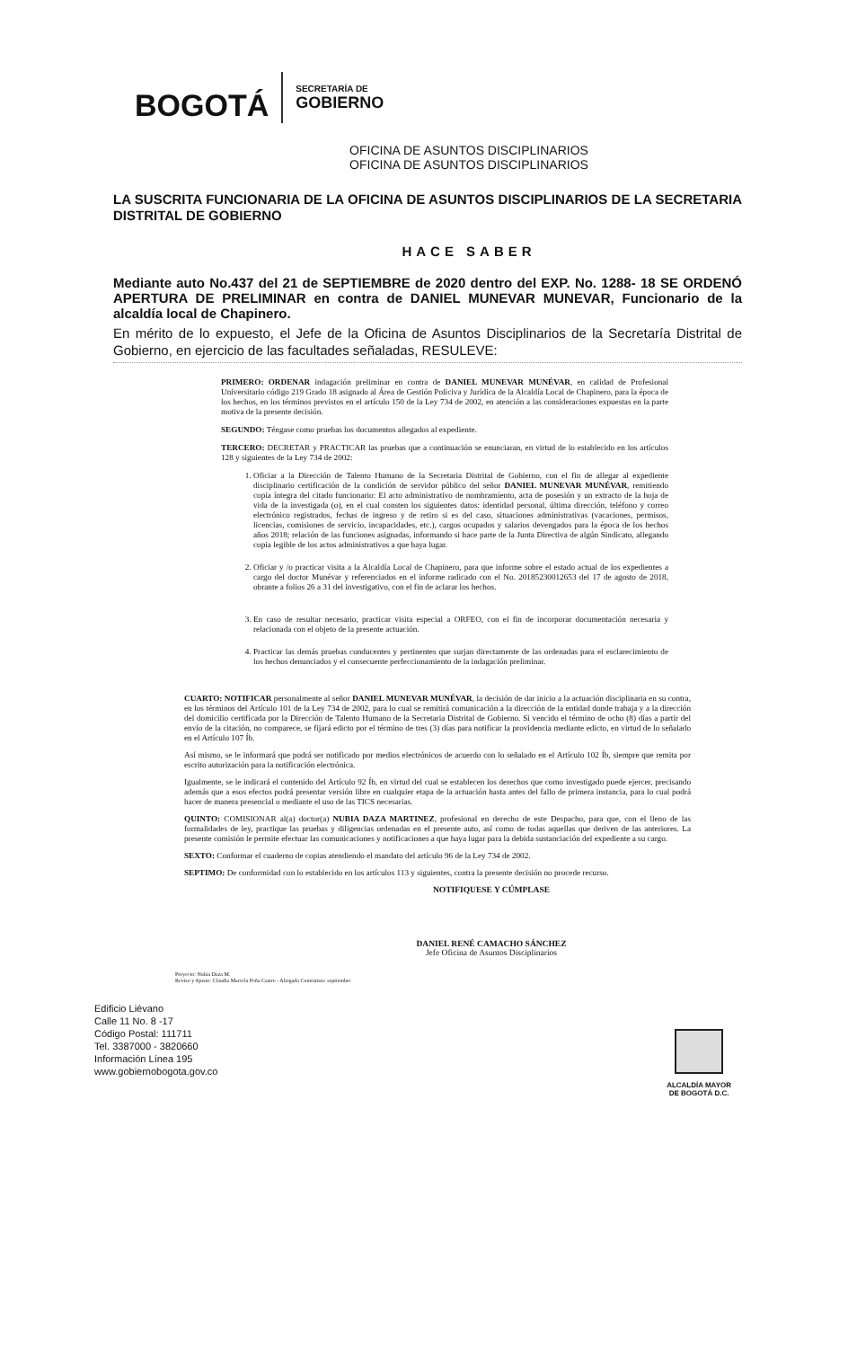BOGOTÁ
SECRETARÍA DE
GOBIERNO
OFICINA DE ASUNTOS DISCIPLINARIOS
OFICINA DE ASUNTOS DISCIPLINARIOS
LA SUSCRITA FUNCIONARIA DE LA OFICINA DE ASUNTOS DISCIPLINARIOS DE LA SECRETARIA DISTRITAL DE GOBIERNO
HACE SABER
Mediante auto No.437 del 21 de SEPTIEMBRE de 2020 dentro del EXP. No. 1288- 18 SE ORDENÓ APERTURA DE PRELIMINAR en contra de DANIEL MUNEVAR MUNEVAR, Funcionario de la alcaldía local de Chapinero.
En mérito de lo expuesto, el Jefe de la Oficina de Asuntos Disciplinarios de la Secretaría Distrital de Gobierno, en ejercicio de las facultades señaladas, RESULEVE:
PRIMERO: ORDENAR indagación preliminar en contra de DANIEL MUNEVAR MUNÉVAR, en calidad de Profesional Universitario código 219 Grado 18 asignado al Área de Gestión Policiva y Jurídica de la Alcaldía Local de Chapinero, para la época de los hechos, en los términos previstos en el artículo 150 de la Ley 734 de 2002, en atención a las consideraciones expuestas en la parte motiva de la presente decisión.
SEGUNDO: Téngase como pruebas los documentos allegados al expediente.
TERCERO: DECRETAR y PRACTICAR las pruebas que a continuación se enunciaran, en virtud de lo establecido en los artículos 128 y siguientes de la Ley 734 de 2002:
1. Oficiar a la Dirección de Talento Humano de la Secretaria Distrital de Gobierno, con el fin de allegar al expediente disciplinario certificación de la condición de servidor público del señor DANIEL MUNEVAR MUNÉVAR, remitiendo copia íntegra del citado funcionario: El acto administrativo de nombramiento, acta de posesión y un extracto de la hoja de vida de la investigada (o), en el cual consten los siguientes datos: identidad personal, última dirección, teléfono y correo electrónico registrados, fechas de ingreso y de retiro si es del caso, situaciones administrativas (vacaciones, permisos, licencias, comisiones de servicio, incapacidades, etc.), cargos ocupados y salarios devengados para la época de los hechos años 2018; relación de las funciones asignadas, informando si hace parte de la Junta Directiva de algún Sindicato, allegando copia legible de los actos administrativos a que haya lugar.
2. Oficiar y /o practicar visita a la Alcaldía Local de Chapinero, para que informe sobre el estado actual de los expedientes a cargo del doctor Munévar y referenciados en el informe radicado con el No. 20185230012653 del 17 de agosto de 2018, obrante a folios 26 a 31 del investigativo, con el fin de aclarar los hechos.
3. En caso de resultar necesario, practicar visita especial a ORFEO, con el fin de incorporar documentación necesaria y relacionada con el objeto de la presente actuación.
4. Practicar las demás pruebas conducentes y pertinentes que surjan directamente de las ordenadas para el esclarecimiento de los hechos denunciados y el consecuente perfeccionamiento de la indagación preliminar.
CUARTO: NOTIFICAR personalmente al señor DANIEL MUNEVAR MUNÉVAR, la decisión de dar inicio a la actuación disciplinaria en su contra, en los términos del Artículo 101 de la Ley 734 de 2002, para lo cual se remitirá comunicación a la dirección de la entidad donde trabaja y a la dirección del domicilio certificada por la Dirección de Talento Humano de la Secretaria Distrital de Gobierno. Si vencido el término de ocho (8) días a partir del envío de la citación, no comparece, se fijará edicto por el término de tres (3) días para notificar la providencia mediante edicto, en virtud de lo señalado en el Artículo 107 Íb.
Así mismo, se le informará que podrá ser notificado por medios electrónicos de acuerdo con lo señalado en el Artículo 102 Íb, siempre que remita por escrito autorización para la notificación electrónica.
Igualmente, se le indicará el contenido del Artículo 92 Íb, en virtud del cual se establecen los derechos que como investigado puede ejercer, precisando además que a esos efectos podrá presentar versión libre en cualquier etapa de la actuación hasta antes del fallo de primera instancia, para lo cual podrá hacer de manera presencial o mediante el uso de las TICS necesarias.
QUINTO: COMISIONAR al(a) doctor(a) NUBIA DAZA MARTINEZ, profesional en derecho de este Despacho, para que, con el lleno de las formalidades de ley, practique las pruebas y diligencias ordenadas en el presente auto, así como de todas aquellas que deriven de las anteriores. La presente comisión le permite efectuar las comunicaciones y notificaciones a que haya lugar para la debida sustanciación del expediente a su cargo.
SEXTO: Conformar el cuaderno de copias atendiendo el mandato del artículo 96 de la Ley 734 de 2002.
SEPTIMO: De conformidad con lo establecido en los artículos 113 y siguientes, contra la presente decisión no procede recurso.
NOTIFIQUESE Y CÚMPLASE
DANIEL RENÉ CAMACHO SÁNCHEZ
Jefe Oficina de Asuntos Disciplinarios
Proyecto: Nubia Daza M.
Reviso y Ajusto: Claudia Marcela Peña Castro - Abogada Contratista- septiembre
Edificio Liévano
Calle 11 No. 8 -17
Código Postal: 111711
Tel. 3387000 - 3820660
Información Línea 195
www.gobiernobogota.gov.co
ALCALDÍA MAYOR
DE BOGOTÁ D.C.